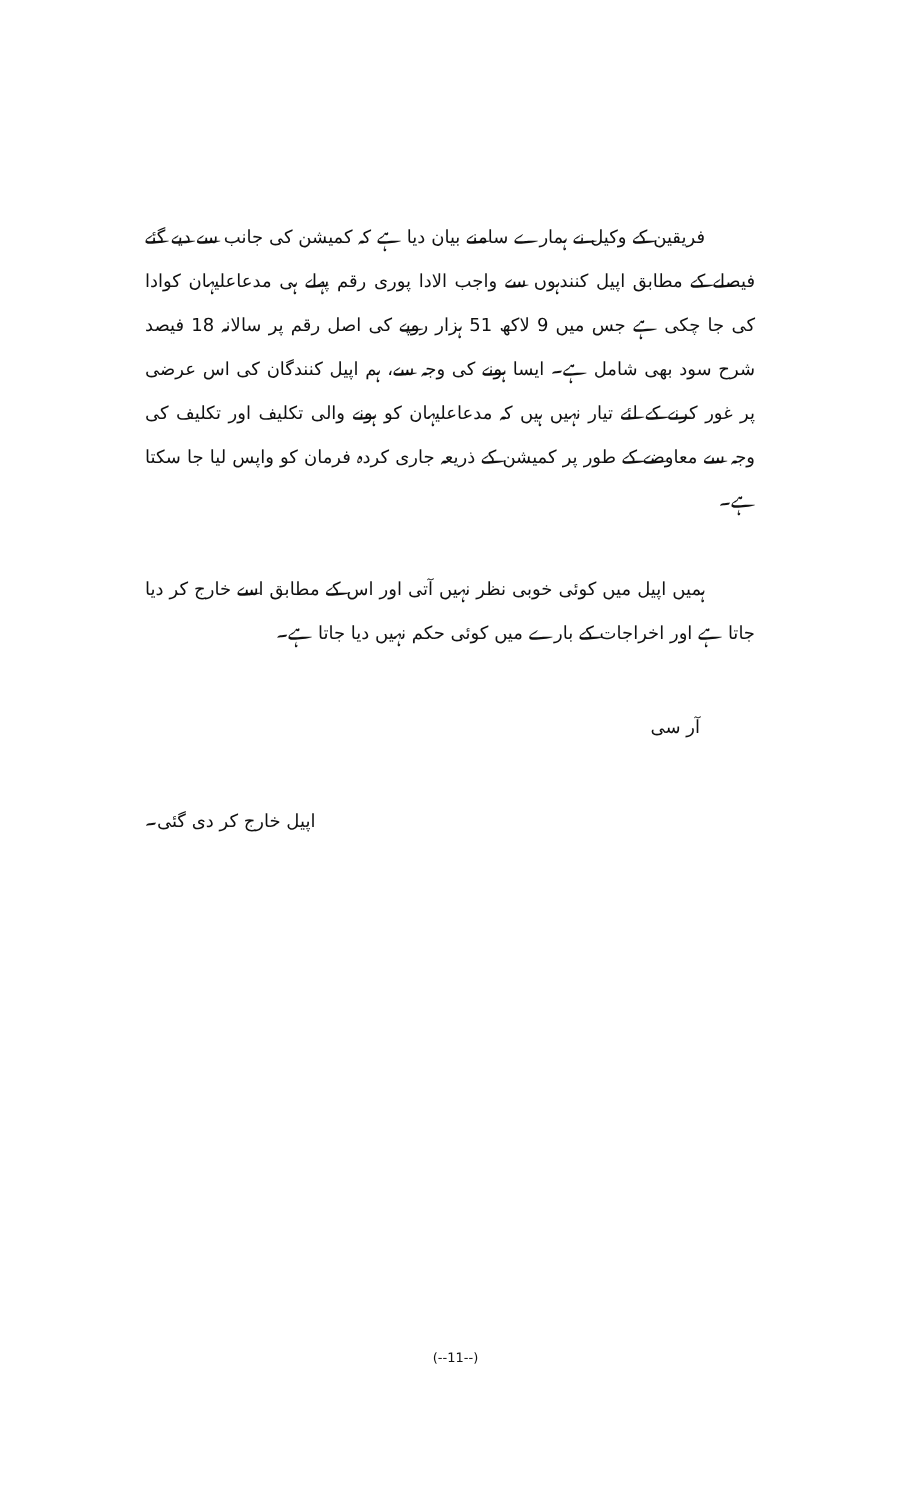فریقین کے وکیل نے ہمارے سامنے بیان دیا ہے کہ کمیشن کی جانب سے دیے گئے فیصلے کے مطابق اپیل کنندہوں سے واجب الادا پوری رقم پہلے ہی مدعاعلیہان کوادا کی جا چکی ہے جس میں 9 لاکھ 51 ہزار روپے کی اصل رقم پر سالانہ 18 فیصد شرح سود بھی شامل ہے۔ ایسا ہونے کی وجہ سے، ہم اپیل کنندگان کی اس عرضی پر غور کرنے کے لئے تیار نہیں ہیں کہ مدعاعلیہان کو ہونے والی تکلیف اور تکلیف کی وجہ سے معاوضے کے طور پر کمیشن کے ذریعہ جاری کردہ فرمان کو واپس لیا جا سکتا ہے۔
ہمیں اپیل میں کوئی خوبی نظر نہیں آتی اور اس کے مطابق اسے خارج کر دیا جاتا ہے اور اخراجات کے بارے میں کوئی حکم نہیں دیا جاتا ہے۔
آر سی
اپیل خارج کر دی گئی۔
(--11--)